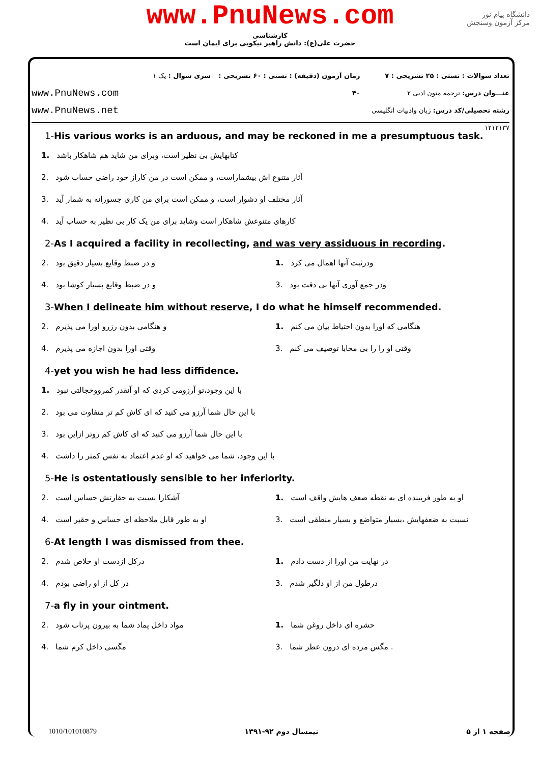www.PnuNews.com
کارشناسی
حضرت علی(ع): دانش راهبر نیکویی برای ایمان است
دانشگاه پیام نور
مرکز آزمون وسنجش
تعداد سوالات : تستی : ۲۵ تشریحی : ۷
عنـــوان درس: ترجمه متون ادبی ۲
رشته تحصیلی/کد درس: زبان وادبیات انگلیسی ۱۲۱۲۱۳۷
زمان آزمون (دقیقه) : تستی : ۶۰ تشریحی : ۴۰
سری سوال : یک ۱
www.PnuNews.com
www.PnuNews.net
1-His various works is an arduous, and may be reckoned in me a presumptuous task.
1. کتابهایش بی نظیر است، وبرای من شاید هم شاهکار باشد
2. آثار متنوع اش بیشماراست، و ممکن است در من کاراز خود راضی حساب شود
3. آثار مختلف او دشوار است، و ممکن است برای من کاری جسورانه به شمار آید
4. کارهای متنوعش شاهکار است وشاید برای من یک کار بی نظیر به حساب آید
2-As I acquired a facility in recollecting, and was very assiduous in recording.
1. ودرثبت آنها اهمال می کرد
2. و در ضبط وقایع بسیار دقیق بود
3. ودر جمع آوری آنها بی دقت بود
4. و در ضبط وقایع بسیار کوشا بود
3-When I delineate him without reserve, I do what he himself recommended.
1. هنگامی که اورا بدون احتیاط بیان می کنم
2. و هنگامی بدون رزرو اورا می پذیرم
3. وقتی او را را بی محابا توصیف می کنم
4. وقتی اورا بدون اجازه می پذیرم
4-yet you wish he had less diffidence.
1. با این وجود،تو آرزومی کردی که او آنقدر کمرووخجالتی نبود
2. با این حال شما آرزو می کنید که ای کاش کم تر متفاوت می بود
3. با این حال شما آرزو می کنید که ای کاش کم روتر ازاین بود
4. با این وجود، شما می خواهید که او عدم اعتماد به نفس کمتر را داشت
5-He is ostentatiously sensible to her inferiority.
1. او به طور فریبنده ای به نقطه ضعف هایش واقف است
2. آشکارا نسبت به حقارتش حساس است
3. نسبت به ضعفهایش ،بسیار متواضع و بسیار منطقی است
4. او به طور قابل ملاحظه ای حساس و حقیر است
6-At length I was dismissed from thee.
1. در نهایت من اورا از دست دادم
2. درکل ازدست او خلاص شدم
3. درطول من از او دلگیر شدم
4. در کل از او راضی بودم
7-a fly in your ointment.
1. حشره ای داخل روغن شما
2. مواد داخل پماد شما به بیرون پرتاب شود
3.. مگس مرده ای درون عطر شما
4. مگسی داخل کرم شما
صفحه ۱ از ۵ نیمسال دوم ۹۲-۱۳۹۱ 1010/101010879